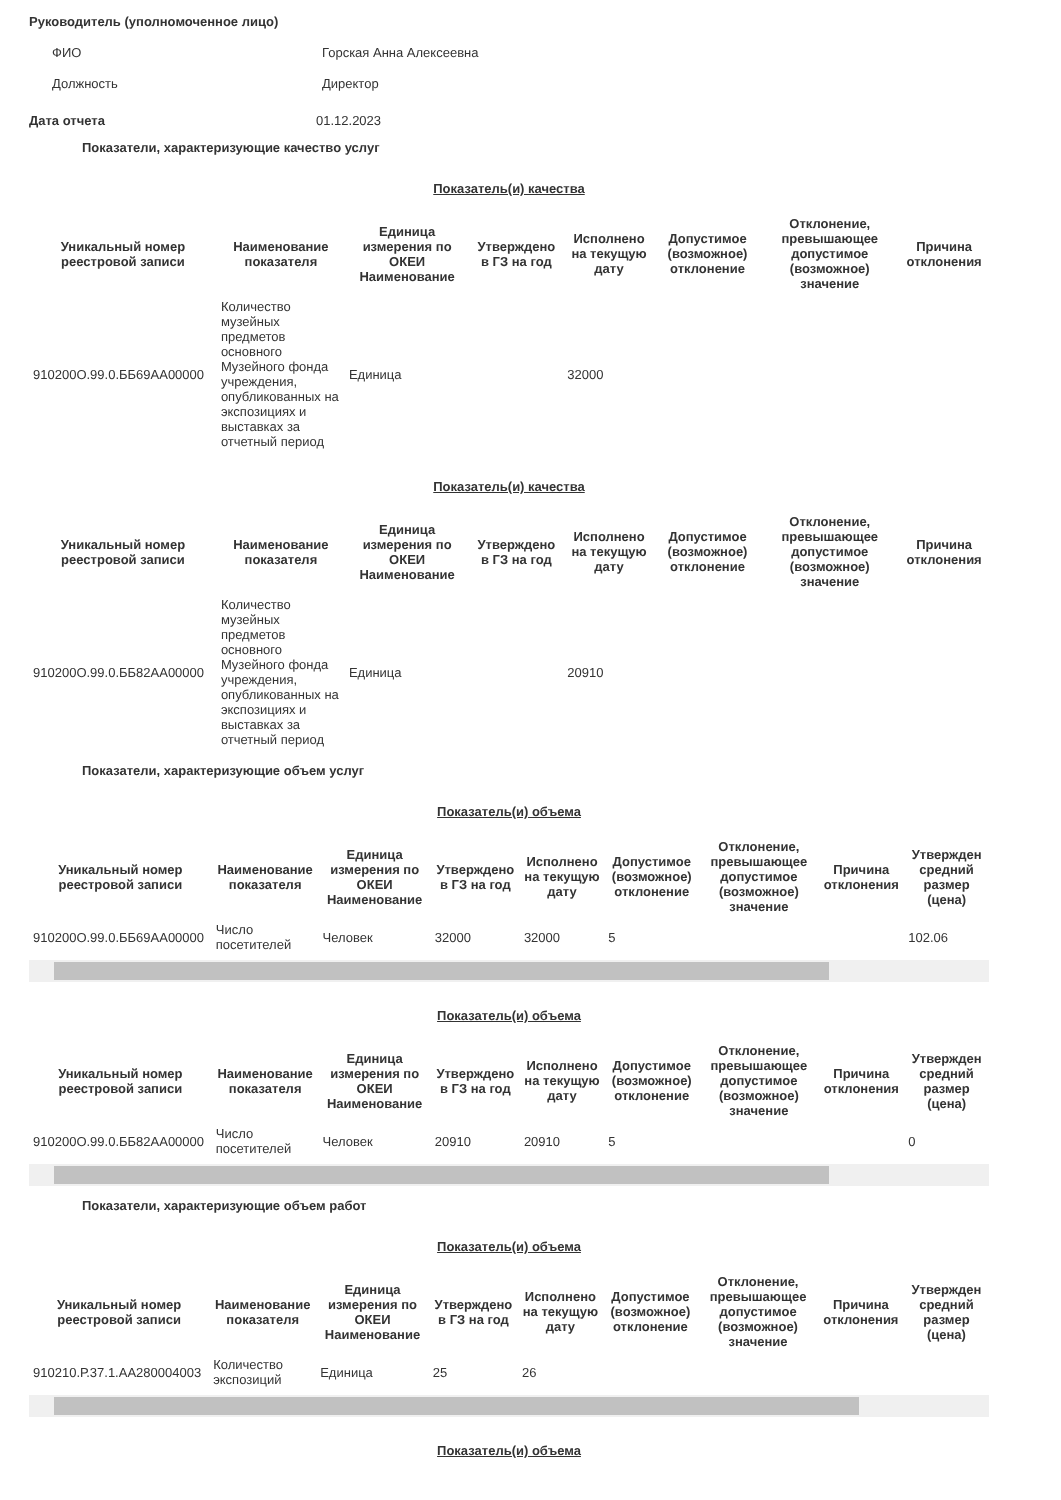Руководитель (уполномоченное лицо)
ФИО Горская Анна Алексеевна
Должность Директор
Дата отчета 01.12.2023
Показатели, характеризующие качество услуг
Показатель(и) качества
| Уникальный номер реестровой записи | Наименование показателя | Единица измерения по ОКЕИ Наименование | Утверждено в ГЗ на год | Исполнено на текущую дату | Допустимое (возможное) отклонение | Отклонение, превышающее допустимое (возможное) значение | Причина отклонения |
| --- | --- | --- | --- | --- | --- | --- | --- |
| 910200О.99.0.ББ69АА00000 | Количество музейных предметов основного Музейного фонда учреждения, опубликованных на экспозициях и выставках за отчетный период | Единица | | 32000 | | | |
Показатель(и) качества
| Уникальный номер реестровой записи | Наименование показателя | Единица измерения по ОКЕИ Наименование | Утверждено в ГЗ на год | Исполнено на текущую дату | Допустимое (возможное) отклонение | Отклонение, превышающее допустимое (возможное) значение | Причина отклонения |
| --- | --- | --- | --- | --- | --- | --- | --- |
| 910200О.99.0.ББ82АА00000 | Количество музейных предметов основного Музейного фонда учреждения, опубликованных на экспозициях и выставках за отчетный период | Единица | | 20910 | | | |
Показатели, характеризующие объем услуг
Показатель(и) объема
| Уникальный номер реестровой записи | Наименование показателя | Единица измерения по ОКЕИ Наименование | Утверждено в ГЗ на год | Исполнено на текущую дату | Допустимое (возможное) отклонение | Отклонение, превышающее допустимое (возможное) значение | Причина отклонения | Утвержден средний размер (цена) |
| --- | --- | --- | --- | --- | --- | --- | --- | --- |
| 910200О.99.0.ББ69АА00000 | Число посетителей | Человек | 32000 | 32000 | 5 | | | 102.06 |
Показатель(и) объема
| Уникальный номер реестровой записи | Наименование показателя | Единица измерения по ОКЕИ Наименование | Утверждено в ГЗ на год | Исполнено на текущую дату | Допустимое (возможное) отклонение | Отклонение, превышающее допустимое (возможное) значение | Причина отклонения | Утвержден средний размер (цена) |
| --- | --- | --- | --- | --- | --- | --- | --- | --- |
| 910200О.99.0.ББ82АА00000 | Число посетителей | Человек | 20910 | 20910 | 5 | | | 0 |
Показатели, характеризующие объем работ
Показатель(и) объема
| Уникальный номер реестровой записи | Наименование показателя | Единица измерения по ОКЕИ Наименование | Утверждено в ГЗ на год | Исполнено на текущую дату | Допустимое (возможное) отклонение | Отклонение, превышающее допустимое (возможное) значение | Причина отклонения | Утвержден средний размер (цена) |
| --- | --- | --- | --- | --- | --- | --- | --- | --- |
| 910210.Р.37.1.АА280004003 | Количество экспозиций | Единица | 25 | 26 | | | | |
Показатель(и) объема